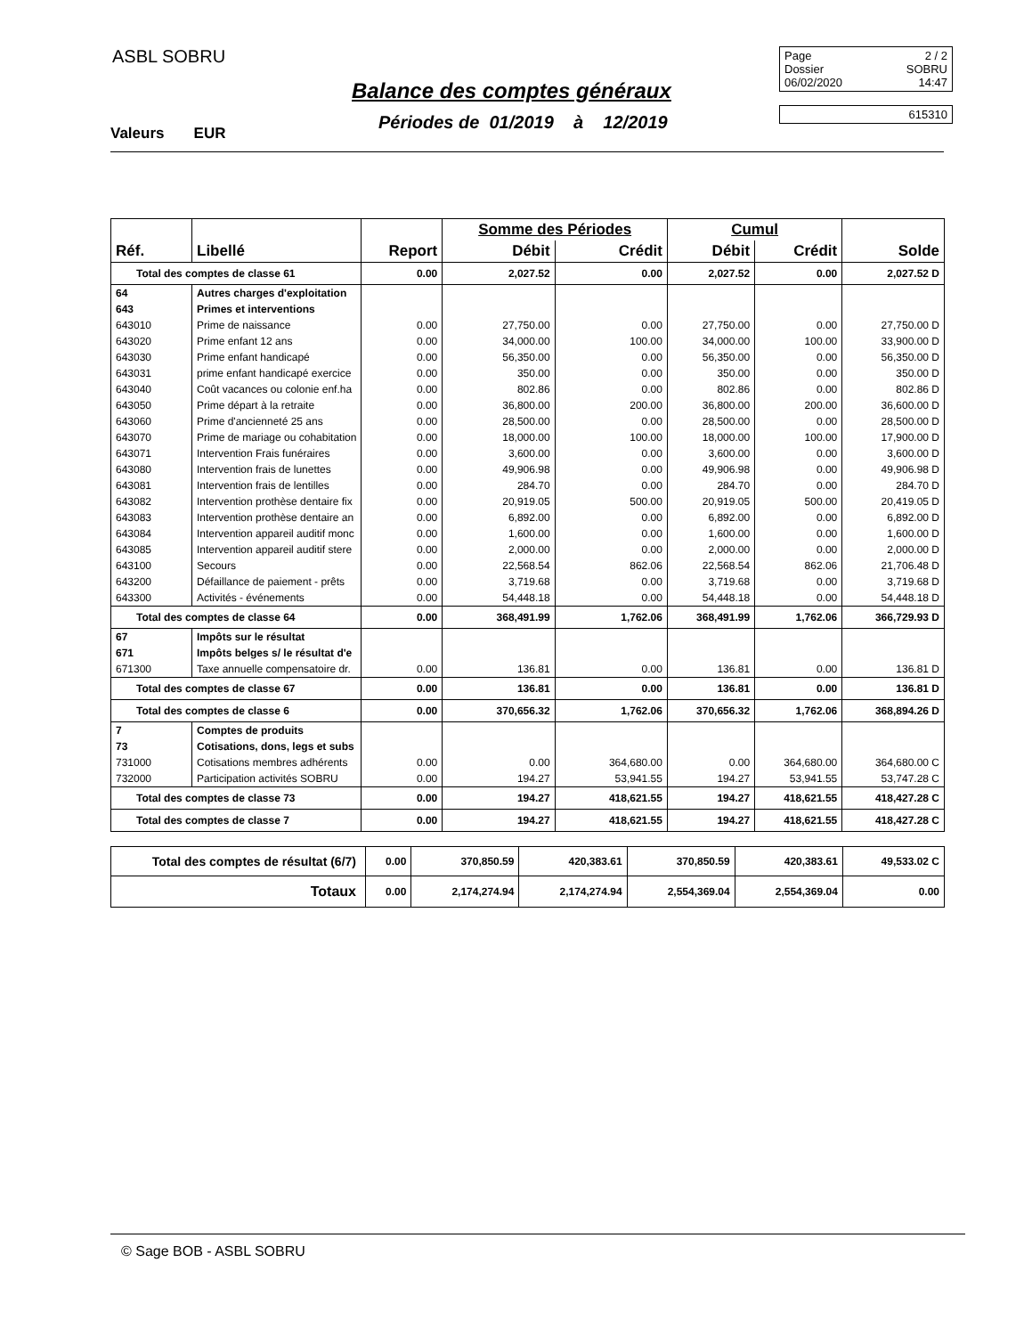ASBL SOBRU
Balance des comptes généraux
Périodes de 01/2019 à 12/2019
Valeurs EUR
Page 2 / 2
Dossier SOBRU
06/02/2020 14:47
615310
| | | | Somme des Périodes | | Cumul | | |
| --- | --- | --- | --- | --- | --- | --- | --- |
| Réf. | Libellé | Report | Débit | Crédit | Débit | Crédit | Solde |
| Total des comptes de classe 61 | | 0.00 | 2,027.52 | 0.00 | 2,027.52 | 0.00 | 2,027.52 D |
| 64 | Autres charges d'exploitation | | | | | | |
| 643 | Primes et interventions | | | | | | |
| 643010 | Prime de naissance | 0.00 | 27,750.00 | 0.00 | 27,750.00 | 0.00 | 27,750.00 D |
| 643020 | Prime enfant 12 ans | 0.00 | 34,000.00 | 100.00 | 34,000.00 | 100.00 | 33,900.00 D |
| 643030 | Prime enfant handicapé | 0.00 | 56,350.00 | 0.00 | 56,350.00 | 0.00 | 56,350.00 D |
| 643031 | prime enfant handicapé exercice | 0.00 | 350.00 | 0.00 | 350.00 | 0.00 | 350.00 D |
| 643040 | Coût vacances ou colonie enf.ha | 0.00 | 802.86 | 0.00 | 802.86 | 0.00 | 802.86 D |
| 643050 | Prime départ à la retraite | 0.00 | 36,800.00 | 200.00 | 36,800.00 | 200.00 | 36,600.00 D |
| 643060 | Prime d'ancienneté 25 ans | 0.00 | 28,500.00 | 0.00 | 28,500.00 | 0.00 | 28,500.00 D |
| 643070 | Prime de mariage ou cohabitation | 0.00 | 18,000.00 | 100.00 | 18,000.00 | 100.00 | 17,900.00 D |
| 643071 | Intervention Frais funéraires | 0.00 | 3,600.00 | 0.00 | 3,600.00 | 0.00 | 3,600.00 D |
| 643080 | Intervention frais de lunettes | 0.00 | 49,906.98 | 0.00 | 49,906.98 | 0.00 | 49,906.98 D |
| 643081 | Intervention frais de lentilles | 0.00 | 284.70 | 0.00 | 284.70 | 0.00 | 284.70 D |
| 643082 | Intervention prothèse dentaire fix | 0.00 | 20,919.05 | 500.00 | 20,919.05 | 500.00 | 20,419.05 D |
| 643083 | Intervention prothèse dentaire an | 0.00 | 6,892.00 | 0.00 | 6,892.00 | 0.00 | 6,892.00 D |
| 643084 | Intervention appareil auditif monc | 0.00 | 1,600.00 | 0.00 | 1,600.00 | 0.00 | 1,600.00 D |
| 643085 | Intervention appareil auditif stere | 0.00 | 2,000.00 | 0.00 | 2,000.00 | 0.00 | 2,000.00 D |
| 643100 | Secours | 0.00 | 22,568.54 | 862.06 | 22,568.54 | 862.06 | 21,706.48 D |
| 643200 | Défaillance de paiement - prêts | 0.00 | 3,719.68 | 0.00 | 3,719.68 | 0.00 | 3,719.68 D |
| 643300 | Activités - événements | 0.00 | 54,448.18 | 0.00 | 54,448.18 | 0.00 | 54,448.18 D |
| Total des comptes de classe 64 | | 0.00 | 368,491.99 | 1,762.06 | 368,491.99 | 1,762.06 | 366,729.93 D |
| 67 | Impôts sur le résultat | | | | | | |
| 671 | Impôts belges s/ le résultat d'e | | | | | | |
| 671300 | Taxe annuelle compensatoire dr. | 0.00 | 136.81 | 0.00 | 136.81 | 0.00 | 136.81 D |
| Total des comptes de classe 67 | | 0.00 | 136.81 | 0.00 | 136.81 | 0.00 | 136.81 D |
| Total des comptes de classe 6 | | 0.00 | 370,656.32 | 1,762.06 | 370,656.32 | 1,762.06 | 368,894.26 D |
| 7 | Comptes de produits | | | | | | |
| 73 | Cotisations, dons, legs et subs | | | | | | |
| 731000 | Cotisations membres adhérents | 0.00 | 0.00 | 364,680.00 | 0.00 | 364,680.00 | 364,680.00 C |
| 732000 | Participation activités SOBRU | 0.00 | 194.27 | 53,941.55 | 194.27 | 53,941.55 | 53,747.28 C |
| Total des comptes de classe 73 | | 0.00 | 194.27 | 418,621.55 | 194.27 | 418,621.55 | 418,427.28 C |
| Total des comptes de classe 7 | | 0.00 | 194.27 | 418,621.55 | 194.27 | 418,621.55 | 418,427.28 C |
| Total des comptes de résultat (6/7) | 0.00 | 370,850.59 | 420,383.61 | 370,850.59 | 420,383.61 | 49,533.02 C |
| Totaux | 0.00 | 2,174,274.94 | 2,174,274.94 | 2,554,369.04 | 2,554,369.04 | 0.00 |
© Sage BOB - ASBL SOBRU